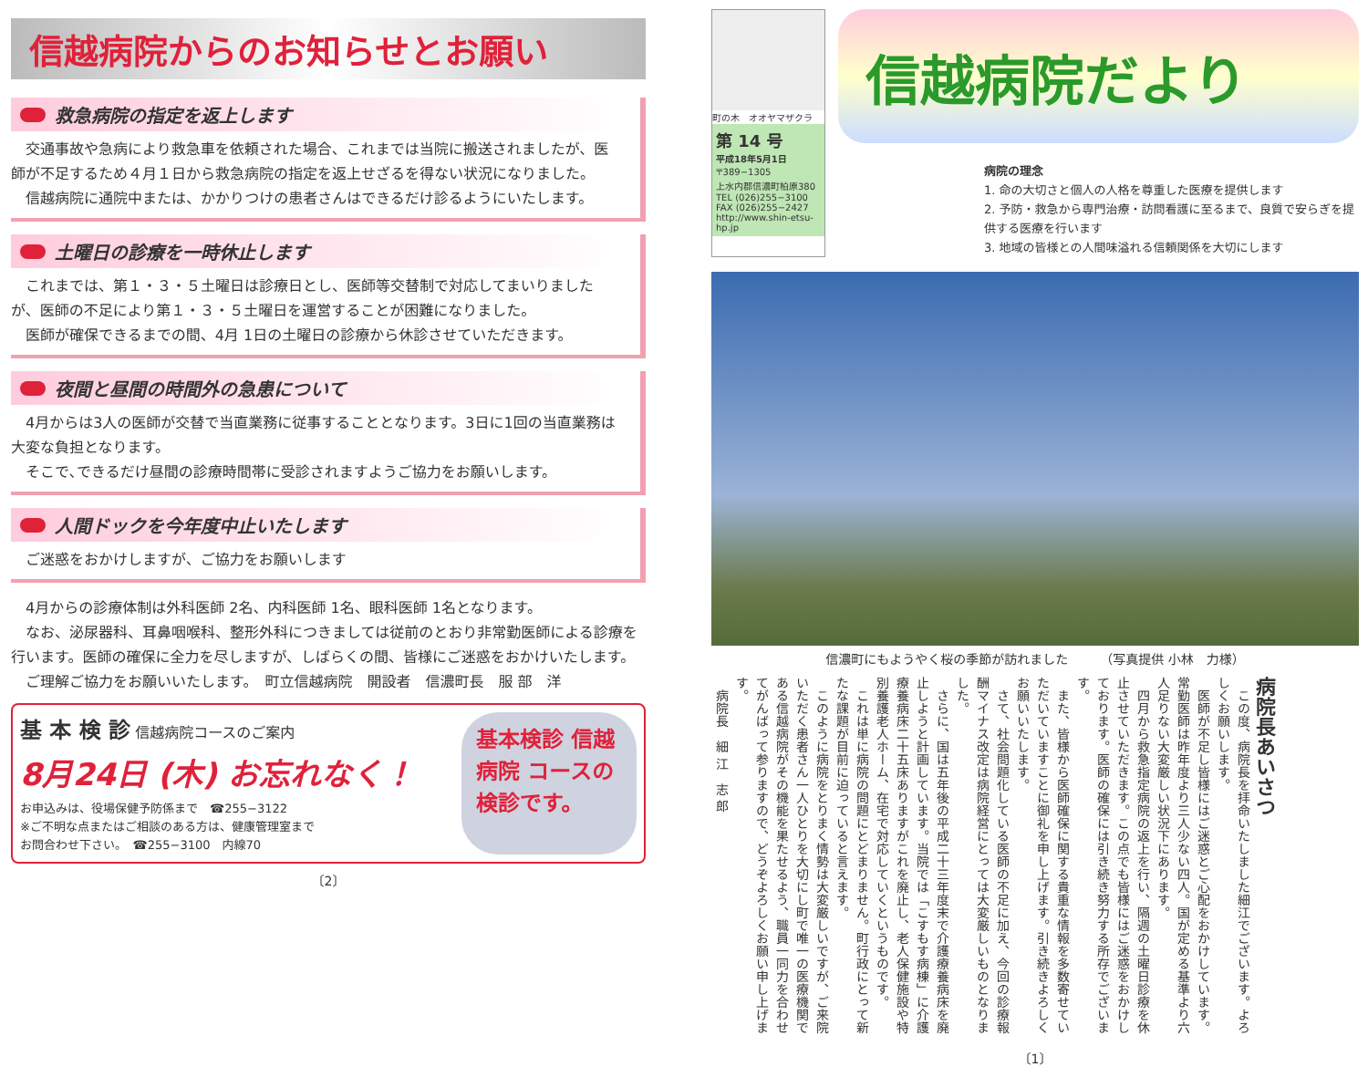信越病院からのお知らせとお願い
救急病院の指定を返上します
交通事故や急病により救急車を依頼された場合、これまでは当院に搬送されましたが、医師が不足するため４月１日から救急病院の指定を返上せざるを得ない状況になりました。
信越病院に通院中または、かかりつけの患者さんはできるだけ診るようにいたします。
土曜日の診療を一時休止します
これまでは、第１・３・５土曜日は診療日とし、医師等交替制で対応してまいりましたが、医師の不足により第１・３・５土曜日を運営することが困難になりました。
医師が確保できるまでの間、4月 1日の土曜日の診療から休診させていただきます。
夜間と昼間の時間外の急患について
4月からは3人の医師が交替で当直業務に従事することとなります。3日に1回の当直業務は大変な負担となります。
そこで､できるだけ昼間の診療時間帯に受診されますようご協力をお願いします。
人間ドックを今年度中止いたします
ご迷惑をおかけしますが、ご協力をお願いします
4月からの診療体制は外科医師 2名、内科医師 1名、眼科医師 1名となります。
なお、泌尿器科、耳鼻咽喉科、整形外科につきましては従前のとおり非常勤医師による診療を行います。医師の確保に全力を尽しますが、しばらくの間、皆様にご迷惑をおかけいたします。
ご理解ご協力をお願いいたします。　町立信越病院　開設者　信濃町長　服 部　洋
基 本 検 診 信越病院コースのご案内
8月24日 (木) お忘れなく！
お申込みは、役場保健予防係まで　☎255−3122
※ご不明な点またはご相談のある方は、健康管理室まで
お問合わせ下さい。　☎255−3100　内線70
基本検診 信越病院 コースの 検診です。
〔2〕
町の木　オオヤマザクラ
第 14 号
平成18年5月1日
〒389−1305
上水内郡信濃町柏原380
TEL (026)255−3100
FAX (026)255−2427
http://www.shin-etsu-hp.jp
信越病院だより
病院の理念
1. 命の大切さと個人の人格を尊重した医療を提供します
2. 予防・救急から専門治療・訪問看護に至るまで、良質で安らぎを提供する医療を行います
3. 地域の皆様との人間味溢れる信頼関係を大切にします
信濃町にもようやく桜の季節が訪れました　　　（写真提供 小林　力様）
病院長あいさつ
　この度、病院長を拝命いたしました細江でございます。よろしくお願いします。
　医師が不足し皆様にはご迷惑とご心配をおかけしています。常勤医師は昨年度より三人少ない四人。国が定める基準より六人足りない大変厳しい状況下にあります。
　四月から救急指定病院の返上を行い、隔週の土曜日診療を休止させていただきます。この点でも皆様にはご迷惑をおかけしております。医師の確保には引き続き努力する所存でございます。
　また、皆様から医師確保に関する貴重な情報を多数寄せていただいていますことに御礼を申し上げます。引き続きよろしくお願いいたします。
　さて、社会問題化している医師の不足に加え、今回の診療報酬マイナス改定は病院経営にとっては大変厳しいものとなりました。
　さらに、国は五年後の平成二十三年度末で介護療養病床を廃止しようと計画しています。当院では「こすもす病棟」に介護療養病床二十五床ありますがこれを廃止し、老人保健施設や特別養護老人ホーム、在宅で対応していくというものです。
　これは単に病院の問題にとどまりません。町行政にとって新たな課題が目前に迫っていると言えます。
　このように病院をとりまく情勢は大変厳しいですが、ご来院いただく患者さん一人ひとりを大切にし町で唯一の医療機関である信越病院がその機能を果たせるよう、職員一同力を合わせてがんばって参りますので、どうぞよろしくお願い申し上げます。
　病院長　細 江　志 郎
〔1〕